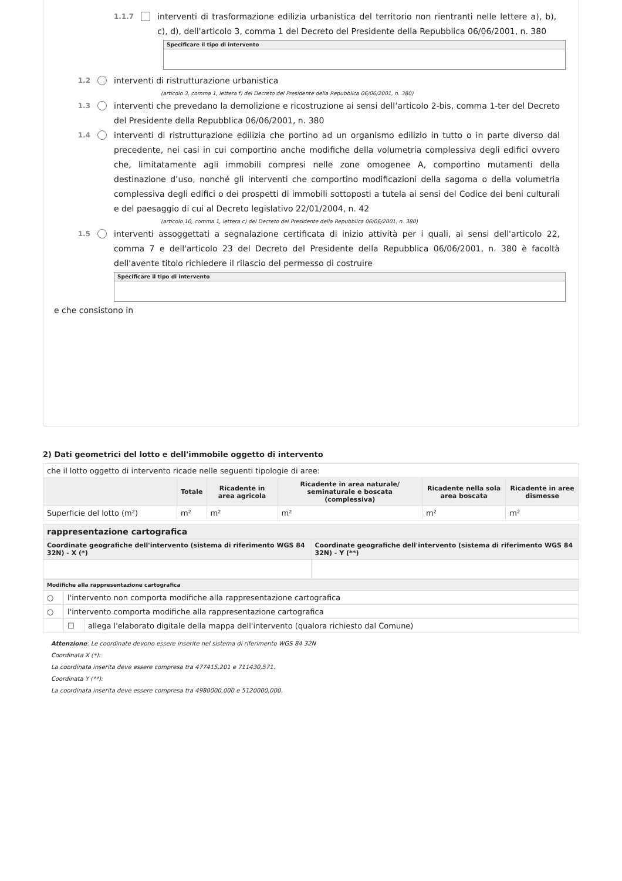1.1.7 interventi di trasformazione edilizia urbanistica del territorio non rientranti nelle lettere a), b), c), d), dell'articolo 3, comma 1 del Decreto del Presidente della Repubblica 06/06/2001, n. 380
Specificare il tipo di intervento
1.2 interventi di ristrutturazione urbanistica
(articolo 3, comma 1, lettera f) del Decreto del Presidente della Repubblica 06/06/2001, n. 380)
1.3 interventi che prevedano la demolizione e ricostruzione ai sensi dell’articolo 2-bis, comma 1-ter del Decreto del Presidente della Repubblica 06/06/2001, n. 380
1.4 interventi di ristrutturazione edilizia che portino ad un organismo edilizio in tutto o in parte diverso dal precedente, nei casi in cui comportino anche modifiche della volumetria complessiva degli edifici ovvero che, limitatamente agli immobili compresi nelle zone omogenee A, comportino mutamenti della destinazione d’uso, nonché gli interventi che comportino modificazioni della sagoma o della volumetria complessiva degli edifici o dei prospetti di immobili sottoposti a tutela ai sensi del Codice dei beni culturali e del paesaggio di cui al Decreto legislativo 22/01/2004, n. 42
(articolo 10, comma 1, lettera c) del Decreto del Presidente della Repubblica 06/06/2001, n. 380)
1.5 interventi assoggettati a segnalazione certificata di inizio attività per i quali, ai sensi dell'articolo 22, comma 7 e dell'articolo 23 del Decreto del Presidente della Repubblica 06/06/2001, n. 380 è facoltà dell'avente titolo richiedere il rilascio del permesso di costruire
Specificare il tipo di intervento
e che consistono in
2) Dati geometrici del lotto e dell'immobile oggetto di intervento
| che il lotto oggetto di intervento ricade nelle seguenti tipologie di aree: | | | | | |
| | Totale | Ricadente in area agricola | Ricadente in area naturale/ seminaturale e boscata (complessiva) | Ricadente nella sola area boscata | Ricadente in aree dismesse |
| Superficie del lotto (m²) | m² | m² | m² | m² | m² |
| rappresentazione cartografica | |
| --- | --- |
| Coordinate geografiche dell'intervento (sistema di riferimento WGS 84 32N) - X (*) | Coordinate geografiche dell'intervento (sistema di riferimento WGS 84 32N) - Y (**) |
| Modifiche alla rappresentazione cartografica | | |
| --- | --- | --- |
| ○ | l'intervento non comporta modifiche alla rappresentazione cartografica | |
| ○ | l'intervento comporta modifiche alla rappresentazione cartografica | |
| | ☐ | allega l'elaborato digitale della mappa dell'intervento (qualora richiesto dal Comune) |
Attenzione: Le coordinate devono essere inserite nel sistema di riferimento WGS 84 32N
Coordinata X (*):
La coordinata inserita deve essere compresa tra 477415,201 e 711430,571.
Coordinata Y (**):
La coordinata inserita deve essere compresa tra 4980000,000 e 5120000,000.